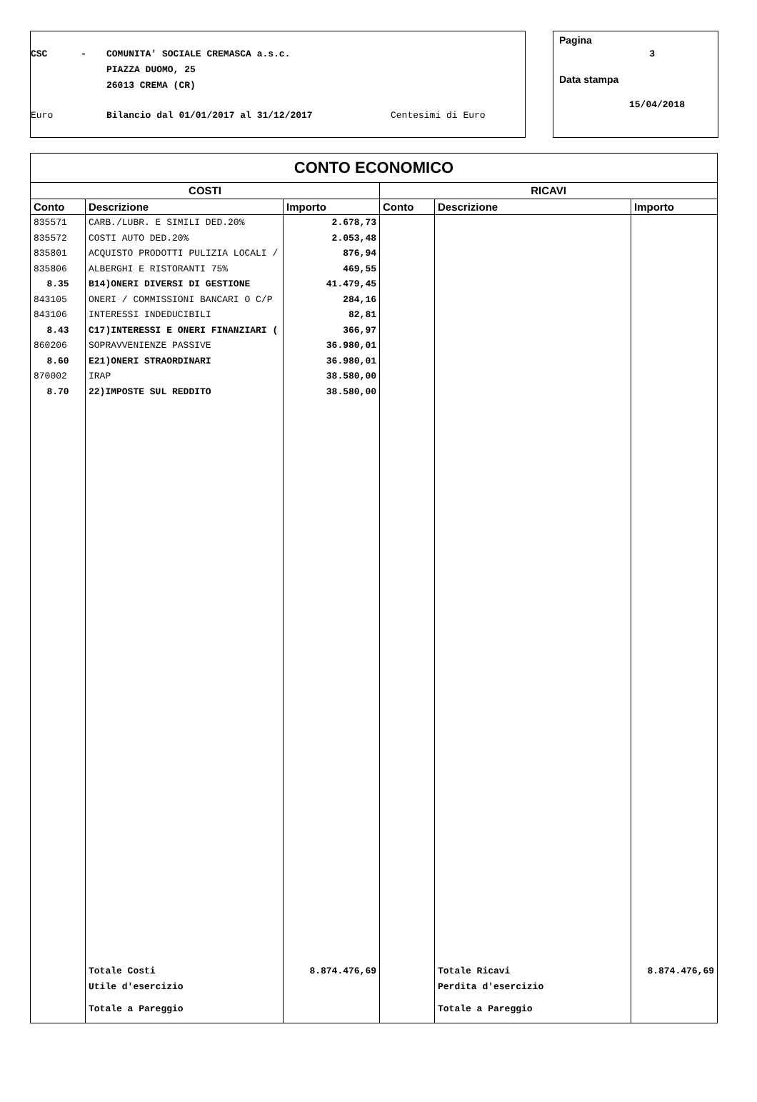CSC - COMUNITA' SOCIALE CREMASCA a.s.c.
PIAZZA DUOMO, 25
26013 CREMA (CR)
Euro Bilancio dal 01/01/2017 al 31/12/2017 Centesimi di Euro
Pagina
3
Data stampa
15/04/2018
| CONTO ECONOMICO | | | | | |
| --- | --- | --- | --- | --- | --- |
| COSTI | | | RICAVI | | |
| Conto | Descrizione | Importo | Conto | Descrizione | Importo |
| 835571 | CARB./LUBR. E SIMILI DED.20% | 2.678,73 | | | |
| 835572 | COSTI AUTO DED.20% | 2.053,48 | | | |
| 835801 | ACQUISTO PRODOTTI PULIZIA LOCALI / | 876,94 | | | |
| 835806 | ALBERGHI E RISTORANTI 75% | 469,55 | | | |
| 8.35 | B14)ONERI DIVERSI DI GESTIONE | 41.479,45 | | | |
| 843105 | ONERI / COMMISSIONI BANCARI O C/P | 284,16 | | | |
| 843106 | INTERESSI INDEDUCIBILI | 82,81 | | | |
| 8.43 | C17)INTERESSI E ONERI FINANZIARI ( | 366,97 | | | |
| 860206 | SOPRAVVENIENZE PASSIVE | 36.980,01 | | | |
| 8.60 | E21)ONERI STRAORDINARI | 36.980,01 | | | |
| 870002 | IRAP | 38.580,00 | | | |
| 8.70 | 22)IMPOSTE SUL REDDITO | 38.580,00 | | | |
| | Totale Costi | 8.874.476,69 | | Totale Ricavi | 8.874.476,69 |
| | Utile d'esercizio | | | Perdita d'esercizio | |
| | Totale a Pareggio | | | Totale a Pareggio | |